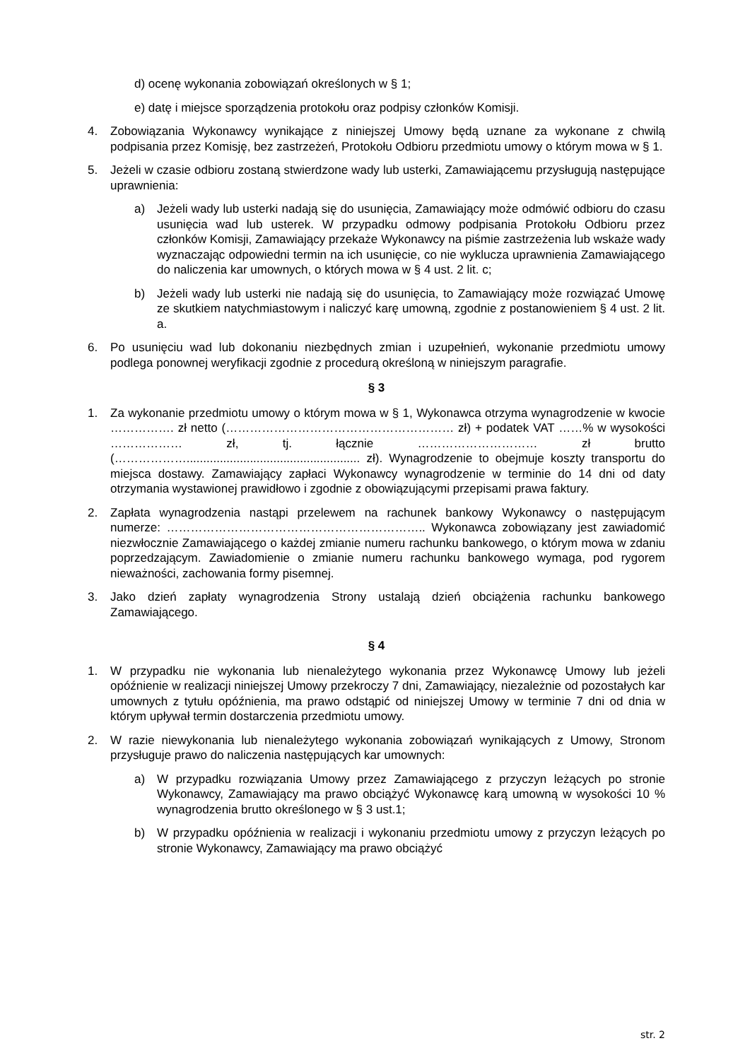d) ocenę wykonania zobowiązań określonych w § 1;
e) datę i miejsce sporządzenia protokołu oraz podpisy członków Komisji.
4. Zobowiązania Wykonawcy wynikające z niniejszej Umowy będą uznane za wykonane z chwilą podpisania przez Komisję, bez zastrzeżeń, Protokołu Odbioru przedmiotu umowy o którym mowa w § 1.
5. Jeżeli w czasie odbioru zostaną stwierdzone wady lub usterki, Zamawiającemu przysługują następujące uprawnienia:
a) Jeżeli wady lub usterki nadają się do usunięcia, Zamawiający może odmówić odbioru do czasu usunięcia wad lub usterek. W przypadku odmowy podpisania Protokołu Odbioru przez członków Komisji, Zamawiający przekaże Wykonawcy na piśmie zastrzeżenia lub wskaże wady wyznaczając odpowiedni termin na ich usunięcie, co nie wyklucza uprawnienia Zamawiającego do naliczenia kar umownych, o których mowa w § 4 ust. 2 lit. c;
b) Jeżeli wady lub usterki nie nadają się do usunięcia, to Zamawiający może rozwiązać Umowę ze skutkiem natychmiastowym i naliczyć karę umowną, zgodnie z postanowieniem § 4 ust. 2 lit. a.
6. Po usunięciu wad lub dokonaniu niezbędnych zmian i uzupełnień, wykonanie przedmiotu umowy podlega ponownej weryfikacji zgodnie z procedurą określoną w niniejszym paragrafie.
§ 3
1. Za wykonanie przedmiotu umowy o którym mowa w § 1, Wykonawca otrzyma wynagrodzenie w kwocie ……………. zł netto (………………………………………………… zł) + podatek VAT ……% w wysokości ……………… zł, tj. łącznie ………………………… zł brutto (……………….................................................... zł). Wynagrodzenie to obejmuje koszty transportu do miejsca dostawy. Zamawiający zapłaci Wykonawcy wynagrodzenie w terminie do 14 dni od daty otrzymania wystawionej prawidłowo i zgodnie z obowiązującymi przepisami prawa faktury.
2. Zapłata wynagrodzenia nastąpi przelewem na rachunek bankowy Wykonawcy o następującym numerze: ……………………………………………………….. Wykonawca zobowiązany jest zawiadomić niezwłocznie Zamawiającego o każdej zmianie numeru rachunku bankowego, o którym mowa w zdaniu poprzedzającym. Zawiadomienie o zmianie numeru rachunku bankowego wymaga, pod rygorem nieważności, zachowania formy pisemnej.
3. Jako dzień zapłaty wynagrodzenia Strony ustalają dzień obciążenia rachunku bankowego Zamawiającego.
§ 4
1. W przypadku nie wykonania lub nienależytego wykonania przez Wykonawcę Umowy lub jeżeli opóźnienie w realizacji niniejszej Umowy przekroczy 7 dni, Zamawiający, niezależnie od pozostałych kar umownych z tytułu opóźnienia, ma prawo odstąpić od niniejszej Umowy w terminie 7 dni od dnia w którym upływał termin dostarczenia przedmiotu umowy.
2. W razie niewykonania lub nienależytego wykonania zobowiązań wynikających z Umowy, Stronom przysługuje prawo do naliczenia następujących kar umownych:
a) W przypadku rozwiązania Umowy przez Zamawiającego z przyczyn leżących po stronie Wykonawcy, Zamawiający ma prawo obciążyć Wykonawcę karą umowną w wysokości 10 % wynagrodzenia brutto określonego w § 3 ust.1;
b) W przypadku opóźnienia w realizacji i wykonaniu przedmiotu umowy z przyczyn leżących po stronie Wykonawcy, Zamawiający ma prawo obciążyć
str. 2